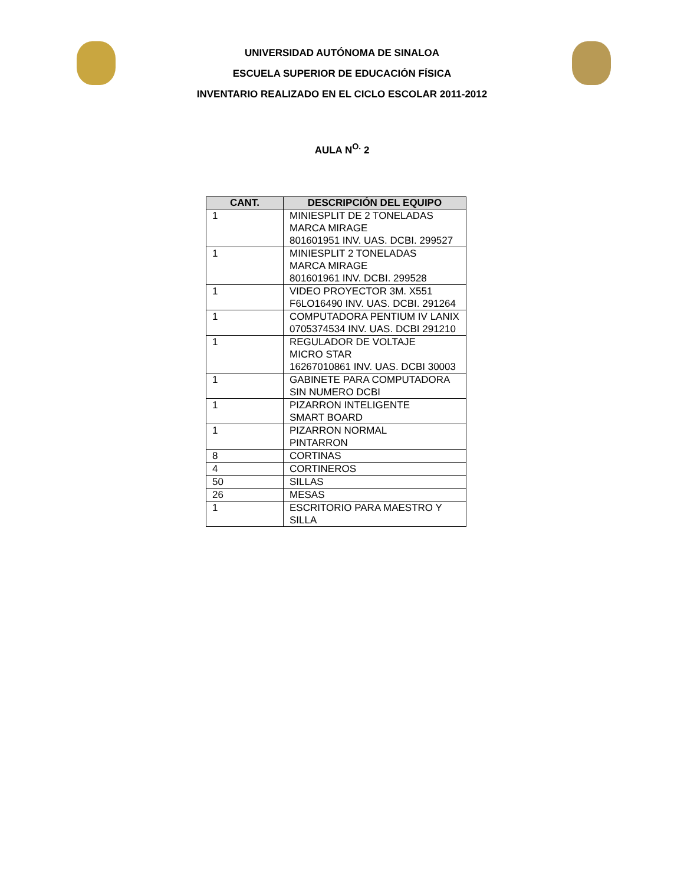UNIVERSIDAD AUTÓNOMA DE SINALOA
ESCUELA SUPERIOR DE EDUCACIÓN FÍSICA
INVENTARIO REALIZADO EN EL CICLO ESCOLAR 2011-2012
AULA N<sup>O.</sup> 2
| CANT. | DESCRIPCIÓN DEL EQUIPO |
| --- | --- |
| 1 | MINIESPLIT DE 2 TONELADAS MARCA MIRAGE 801601951 INV. UAS. DCBI. 299527 |
| 1 | MINIESPLIT 2 TONELADAS MARCA MIRAGE 801601961 INV. DCBI. 299528 |
| 1 | VIDEO PROYECTOR 3M. X551 F6LO16490 INV. UAS. DCBI. 291264 |
| 1 | COMPUTADORA PENTIUM IV LANIX 0705374534 INV. UAS. DCBI 291210 |
| 1 | REGULADOR DE VOLTAJE MICRO STAR 16267010861 INV. UAS. DCBI 30003 |
| 1 | GABINETE PARA COMPUTADORA SIN NUMERO DCBI |
| 1 | PIZARRON INTELIGENTE SMART BOARD |
| 1 | PIZARRON NORMAL PINTARRON |
| 8 | CORTINAS |
| 4 | CORTINEROS |
| 50 | SILLAS |
| 26 | MESAS |
| 1 | ESCRITORIO PARA MAESTRO Y SILLA |